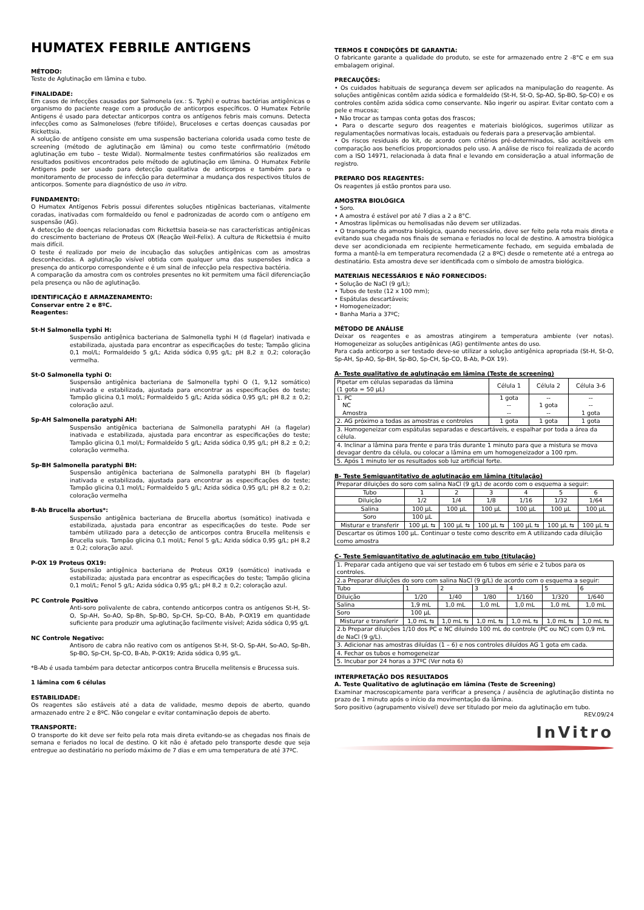HUMATEX FEBRILE ANTIGENS
MÉTODO:
Teste de Aglutinação em lâmina e tubo.
FINALIDADE:
Em casos de infecções causadas por Salmonela (ex.: S. Typhi) e outras bactérias antigênicas o organismo do paciente reage com a produção de anticorpos específicos. O Humatex Febrile Antigens é usado para detectar anticorpos contra os antígenos febris mais comuns. Detecta infecções como as Salmoneloses (febre tifóide), Bruceloses e certas doenças causadas por Rickettsia.
A solução de antígeno consiste em uma suspensão bacteriana colorida usada como teste de screening (método de aglutinação em lâmina) ou como teste confirmatório (método aglutinação em tubo – teste Widal). Normalmente testes confirmatórios são realizados em resultados positivos encontrados pelo método de aglutinação em lâmina. O Humatex Febrile Antigens pode ser usado para detecção qualitativa de anticorpos e também para o monitoramento de processo de infecção para determinar a mudança dos respectivos títulos de anticorpos. Somente para diagnóstico de uso in vitro.
FUNDAMENTO:
O Humatex Antígenos Febris possui diferentes soluções ntigênicas bacterianas, vitalmente coradas, inativadas com formaldeído ou fenol e padronizadas de acordo com o antígeno em suspensão (AG).
A detecção de doenças relacionadas com Rickettsia baseia-se nas características antigênicas do crescimento bacteriano de Proteus OX (Reação Weil-Felix). A cultura de Rickettsia é muito mais difícil.
O teste é realizado por meio de incubação das soluções antigênicas com as amostras desconhecidas. A aglutinação visível obtida com qualquer uma das suspensões indica a presença do anticorpo correspondente e é um sinal de infecção pela respectiva bactéria.
A comparação da amostra com os controles presentes no kit permitem uma fácil diferenciação pela presença ou não de aglutinação.
IDENTIFICAÇÃO E ARMAZENAMENTO:
Conservar entre 2 e 8ºC.
Reagentes:
St-H Salmonella typhi H:
Suspensão antigênica bacteriana de Salmonella typhi H (d flagelar) inativada e estabilizada, ajustada para encontrar as especificações do teste; Tampão glicina 0,1 mol/L; Formaldeido 5 g/L; Azida sódica 0,95 g/L; pH 8,2 ± 0,2; coloração vermelha.
St-O Salmonella typhi O:
Suspensão antigênica bacteriana de Salmonella typhi O (1, 9,12 somático) inativada e estabilizada, ajustada para encontrar as especificações do teste; Tampão glicina 0,1 mol/L; Formaldeido 5 g/L; Azida sódica 0,95 g/L; pH 8,2 ± 0,2; coloração azul.
Sp-AH Salmonella paratyphi AH:
Suspensão antigênica bacteriana de Salmonella paratyphi AH (a flagelar) inativada e estabilizada, ajustada para encontrar as especificações do teste; Tampão glicina 0,1 mol/L; Formaldeído 5 g/L; Azida sódica 0,95 g/L; pH 8,2 ± 0,2; coloração vermelha.
Sp-BH Salmonella paratyphi BH:
Suspensão antigênica bacteriana de Salmonella paratyphi BH (b flagelar) inativada e estabilizada, ajustada para encontrar as especificações do teste; Tampão glicina 0,1 mol/L; Formaldeído 5 g/L; Azida sódica 0,95 g/L; pH 8,2 ± 0,2; coloração vermelha
B-Ab Brucella abortus*:
Suspensão antigênica bacteriana de Brucella abortus (somático) inativada e estabilizada, ajustada para encontrar as especificações do teste. Pode ser também utilizado para a detecção de anticorpos contra Brucella melitensis e Brucella suis. Tampão glicina 0,1 mol/L; Fenol 5 g/L; Azida sódica 0,95 g/L; pH 8,2 ± 0,2; coloração azul.
P-OX 19 Proteus OX19:
Suspensão antigênica bacteriana de Proteus OX19 (somático) inativada e estabilizada; ajustada para encontrar as especificações do teste; Tampão glicina 0,1 mol/L; Fenol 5 g/L; Azida sódica 0,95 g/L; pH 8,2 ± 0,2; coloração azul.
PC Controle Positivo
Anti-soro polivalente de cabra, contendo anticorpos contra os antígenos St-H, St-O, Sp-AH, So-AO, Sp-Bh, Sp-BO, Sp-CH, Sp-CO, B-Ab, P-OX19 em quantidade suficiente para produzir uma aglutinação facilmente visível; Azida sódica 0,95 g/L
NC Controle Negativo:
Antisoro de cabra não reativo com os antígenos St-H, St-O, Sp-AH, So-AO, Sp-Bh, Sp-BO, Sp-CH, Sp-CO, B-Ab, P-OX19; Azida sódica 0,95 g/L.
*B-Ab é usada também para detectar anticorpos contra Brucella melitensis e Brucessa suis.
1 lâmina com 6 células
ESTABILIDADE:
Os reagentes são estáveis até a data de validade, mesmo depois de aberto, quando armazenado entre 2 e 8ºC. Não congelar e evitar contaminação depois de aberto.
TRANSPORTE:
O transporte do kit deve ser feito pela rota mais direta evitando-se as chegadas nos finais de semana e feriados no local de destino. O kit não é afetado pelo transporte desde que seja entregue ao destinatário no período máximo de 7 dias e em uma temperatura de até 37ºC.
TERMOS E CONDIÇÕES DE GARANTIA:
O fabricante garante a qualidade do produto, se este for armazenado entre 2 -8°C e em sua embalagem original.
PRECAUÇÕES:
• Os cuidados habituais de segurança devem ser aplicados na manipulação do reagente. As soluções antigênicas contêm azida sódica e formaldeído (St-H, St-O, Sp-AO, Sp-BO, Sp-CO) e os controles contêm azida sódica como conservante. Não ingerir ou aspirar. Evitar contato com a pele e mucosa;
• Não trocar as tampas conta gotas dos frascos;
• Para o descarte seguro dos reagentes e materiais biológicos, sugerimos utilizar as regulamentações normativas locais, estaduais ou federais para a preservação ambiental.
• Os riscos residuais do kit, de acordo com critérios pré-determinados, são aceitáveis em comparação aos benefícios proporcionados pelo uso. A análise de risco foi realizada de acordo com a ISO 14971, relacionada à data final e levando em consideração a atual informação de registro.
PREPARO DOS REAGENTES:
Os reagentes já estão prontos para uso.
AMOSTRA BIOLÓGICA
• Soro.
• A amostra é estável por até 7 dias a 2 a 8°C.
• Amostras lipêmicas ou hemolisadas não devem ser utilizadas.
• O transporte da amostra biológica, quando necessário, deve ser feito pela rota mais direta e evitando sua chegada nos finais de semana e feriados no local de destino. A amostra biológica deve ser acondicionada em recipiente hermeticamente fechado, em seguida embalada de forma a mantê-la em temperatura recomendada (2 a 8ºC) desde o remetente até a entrega ao destinatário. Esta amostra deve ser identificada com o símbolo de amostra biológica.
MATERIAIS NECESSÁRIOS E NÃO FORNECIDOS:
• Solução de NaCl (9 g/L);
• Tubos de teste (12 x 100 mm);
• Espátulas descartáveis;
• Homogeneizador;
• Banha Maria a 37ºC;
MÉTODO DE ANÁLISE
Deixar os reagentes e as amostras atingirem a temperatura ambiente (ver notas). Homogeneizar as soluções antigênicas (AG) gentilmente antes do uso.
Para cada anticorpo a ser testado deve-se utilizar a solução antigênica apropriada (St-H, St-O, Sp-AH, Sp-AO, Sp-BH, Sp-BO, Sp-CH, Sp-CO, B-Ab, P-OX 19).
A- Teste qualitativo de aglutinação em lâmina (Teste de screening)
| Pipetar em células separadas da lâmina (1 gota = 50 µL) | Célula 1 | Célula 2 | Célula 3-6 |
| 1. PC NC Amostra | 1 gota -- -- | -- 1 gota -- | -- -- 1 gota |
| 2. AG próximo a todas as amostras e controles | 1 gota | 1 gota | 1 gota |
| 3. Homogeneizar com espátulas separadas e descartáveis, e espalhar por toda a área da célula. | | | |
| 4. Inclinar a lâmina para frente e para trás durante 1 minuto para que a mistura se mova devagar dentro da célula, ou colocar a lâmina em um homogeneizador a 100 rpm. | | | |
| 5. Após 1 minuto ler os resultados sob luz artificial forte. | | | |
B- Teste Semiquantitativo de aglutinação em lâmina (titulação)
| Preparar diluições do soro com salina NaCl (9 g/L) de acordo com o esquema a seguir: | | | | | | |
| Tubo | 1 | 2 | 3 | 4 | 5 | 6 |
| Diluição | 1/2 | 1/4 | 1/8 | 1/16 | 1/32 | 1/64 |
| Salina | 100 µL | 100 µL | 100 µL | 100 µL | 100 µL | 100 µL |
| Soro | 100 µL | | | | | |
| Misturar e transferir | 100 µL ⇆ | 100 µL ⇆ | 100 µL ⇆ | 100 µL ⇆ | 100 µL ⇆ | 100 µL ⇆ |
| Descartar os útimos 100 µL. Continuar o teste como descrito em A utilizando cada diluição como amostra | | | | | | |
C- Teste Semiquantitativo de aglutinação em tubo (titulação)
| 1. Preparar cada antígeno que vai ser testado em 6 tubos em série e 2 tubos para os controles. | | | | | | |
| 2.a Preparar diluições do soro com salina NaCl (9 g/L) de acordo com o esquema a seguir: | | | | | | |
| Tubo | 1 | 2 | 3 | 4 | 5 | 6 |
| Diluição | 1/20 | 1/40 | 1/80 | 1/160 | 1/320 | 1/640 |
| Salina | 1,9 mL | 1,0 mL | 1,0 mL | 1,0 mL | 1,0 mL | 1,0 mL |
| Soro | 100 µL | | | | | |
| Misturar e transferir | 1,0 mL ⇆ | 1,0 mL ⇆ | 1,0 mL ⇆ | 1,0 mL ⇆ | 1,0 mL ⇆ | 1,0 mL ⇆ |
| 2.b Preparar diluições 1/10 dos PC e NC diluindo 100 mL do controle (PC ou NC) com 0,9 mL de NaCl (9 g/L). | | | | | | |
| 3. Adicionar nas amostras diluídas (1 – 6) e nos controles diluídos AG 1 gota em cada. | | | | | | |
| 4. Fechar os tubos e homogeneizar | | | | | | |
| 5. Incubar por 24 horas a 37ºC (Ver nota 6) | | | | | | |
INTERPRETAÇÃO DOS RESULTADOS
A. Teste Qualitativo de aglutinação em lâmina (Teste de Screening)
Examinar macroscopicamente para verificar a presença / ausência de aglutinação distinta no prazo de 1 minuto após o início da movimentação da lâmina.
Soro positivo (agrupamento visível) deve ser titulado por meio da aglutinação em tubo.
REV.09/24
InVitro